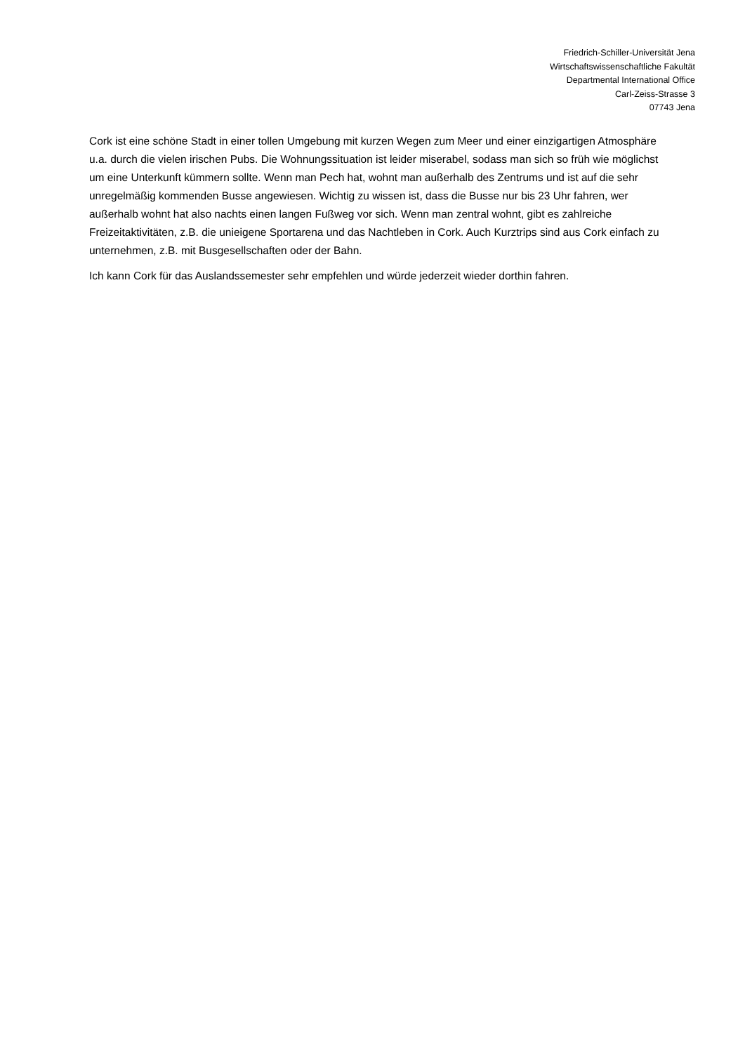Friedrich-Schiller-Universität Jena
Wirtschaftswissenschaftliche Fakultät
Departmental International Office
Carl-Zeiss-Strasse 3
07743 Jena
Cork ist eine schöne Stadt in einer tollen Umgebung mit kurzen Wegen zum Meer und einer einzigartigen Atmosphäre u.a. durch die vielen irischen Pubs. Die Wohnungssituation ist leider miserabel, sodass man sich so früh wie möglichst um eine Unterkunft kümmern sollte. Wenn man Pech hat, wohnt man außerhalb des Zentrums und ist auf die sehr unregelmäßig kommenden Busse angewiesen. Wichtig zu wissen ist, dass die Busse nur bis 23 Uhr fahren, wer außerhalb wohnt hat also nachts einen langen Fußweg vor sich. Wenn man zentral wohnt, gibt es zahlreiche Freizeitaktivitäten, z.B. die unieigene Sportarena und das Nachtleben in Cork. Auch Kurztrips sind aus Cork einfach zu unternehmen, z.B. mit Busgesellschaften oder der Bahn.
Ich kann Cork für das Auslandssemester sehr empfehlen und würde jederzeit wieder dorthin fahren.